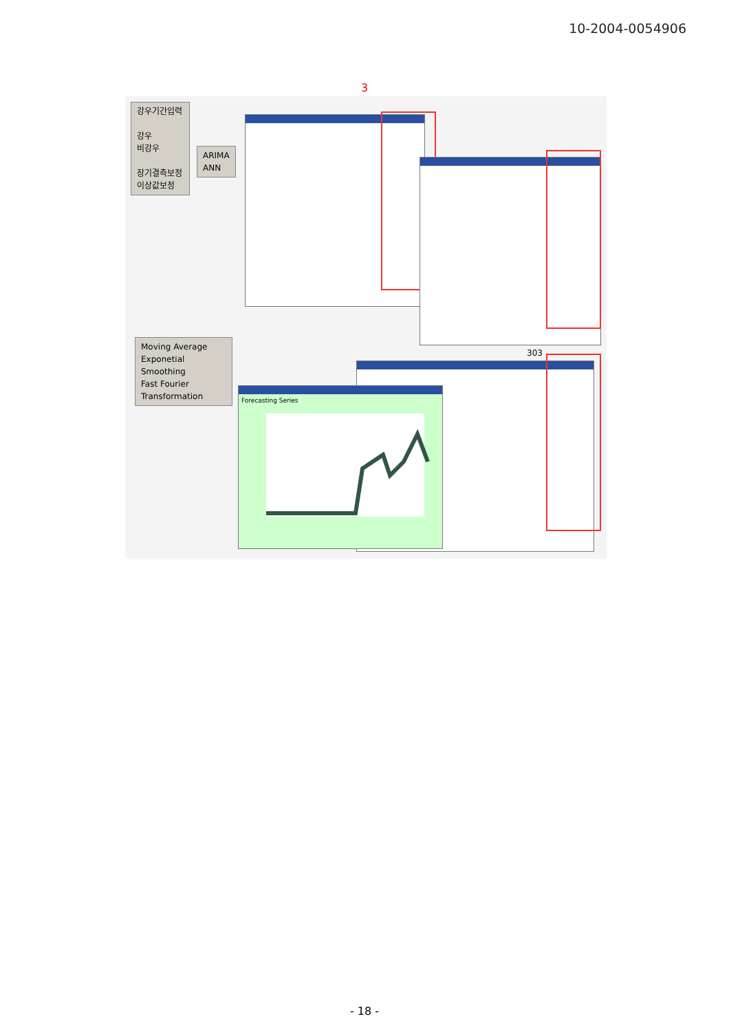10-2004-0054906
3
강우기간입력
강우
비강우
장기결측보정
이상값보정
ARIMA
ANN
Moving Average
Exponetial Smoothing
Fast Fourier Transformation
303
Forecasting Series
- 18 -